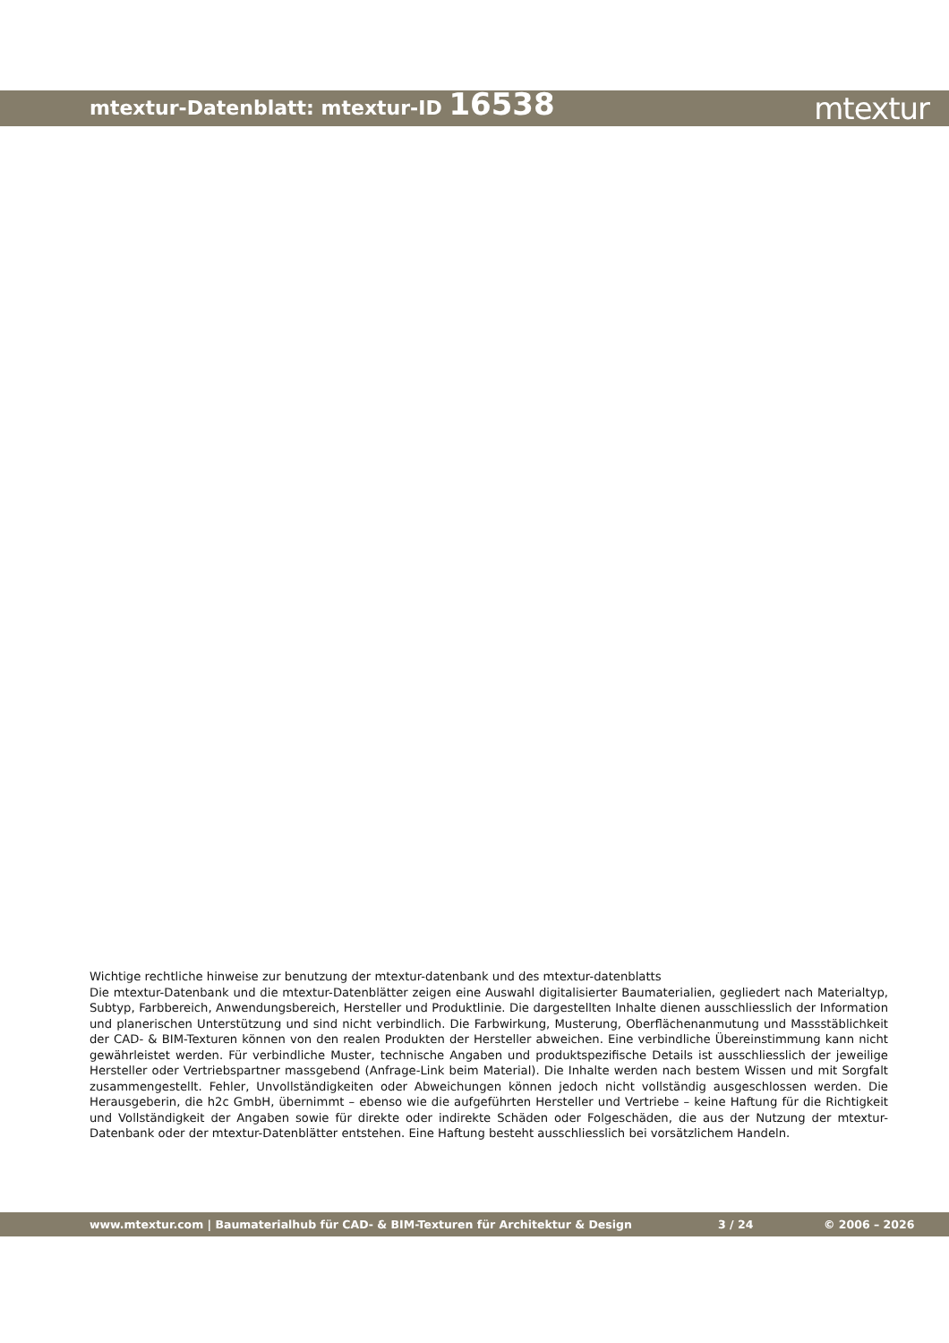mtextur-Datenblatt: mtextur-ID 16538
mtextur
Wichtige rechtliche hinweise zur benutzung der mtextur-datenbank und des mtextur-datenblatts
Die mtextur-Datenbank und die mtextur-Datenblätter zeigen eine Auswahl digitalisierter Baumaterialien, gegliedert nach Materialtyp, Subtyp, Farbbereich, Anwendungsbereich, Hersteller und Produktlinie. Die dargestellten Inhalte dienen ausschliesslich der Information und planerischen Unterstützung und sind nicht verbindlich. Die Farbwirkung, Musterung, Oberflächenanmutung und Massstäblichkeit der CAD- & BIM-Texturen können von den realen Produkten der Hersteller abweichen. Eine verbindliche Übereinstimmung kann nicht gewährleistet werden. Für verbindliche Muster, technische Angaben und produktspezifische Details ist ausschliesslich der jeweilige Hersteller oder Vertriebspartner massgebend (Anfrage-Link beim Material). Die Inhalte werden nach bestem Wissen und mit Sorgfalt zusammengestellt. Fehler, Unvollständigkeiten oder Abweichungen können jedoch nicht vollständig ausgeschlossen werden. Die Herausgeberin, die h2c GmbH, übernimmt – ebenso wie die aufgeführten Hersteller und Vertriebe – keine Haftung für die Richtigkeit und Vollständigkeit der Angaben sowie für direkte oder indirekte Schäden oder Folgeschäden, die aus der Nutzung der mtextur-Datenbank oder der mtextur-Datenblätter entstehen. Eine Haftung besteht ausschliesslich bei vorsätzlichem Handeln.
www.mtextur.com | Baumaterialhub für CAD- & BIM-Texturen für Architektur & Design 3 / 24 © 2006 – 2026